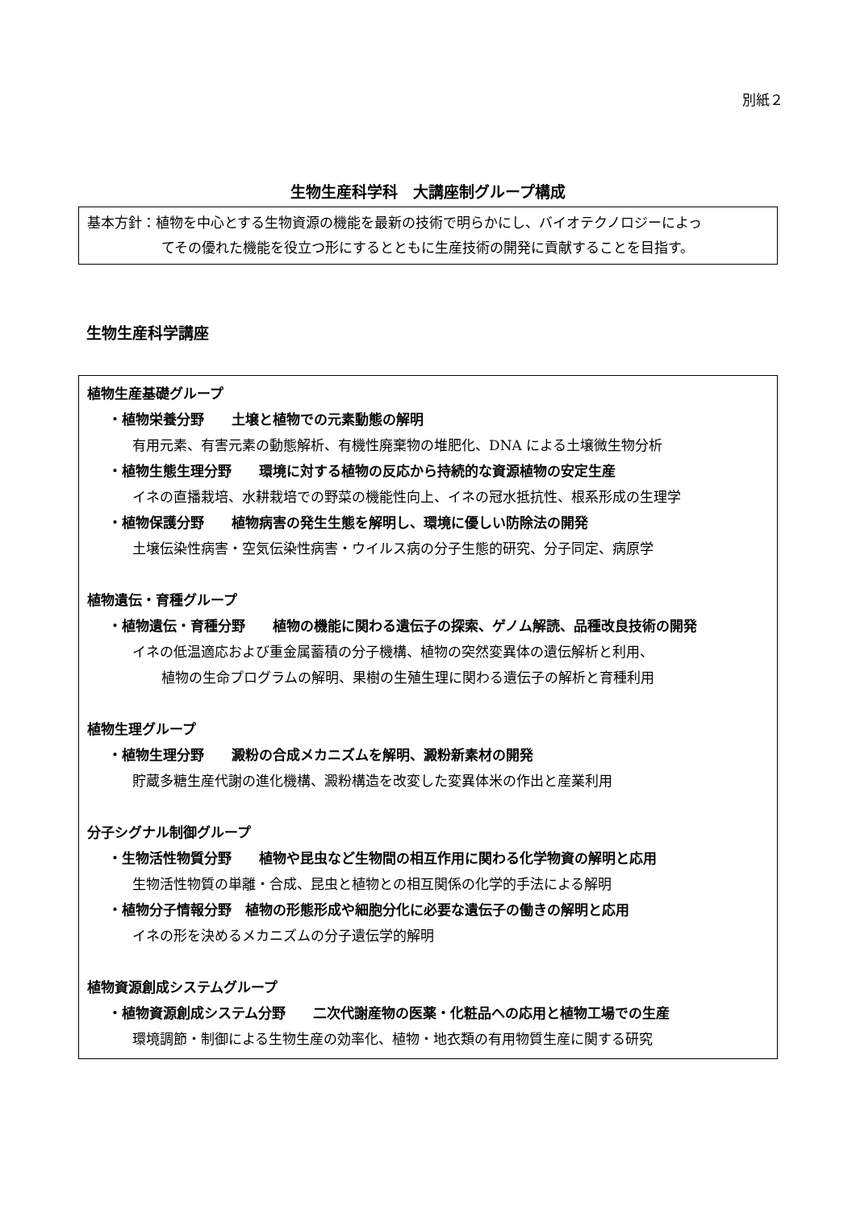別紙２
生物生産科学科　大講座制グループ構成
基本方針：植物を中心とする生物資源の機能を最新の技術で明らかにし、バイオテクノロジーによっ
てその優れた機能を役立つ形にするとともに生産技術の開発に貢献することを目指す。
生物生産科学講座
植物生産基礎グループ
・植物栄養分野　　土壌と植物での元素動態の解明
有用元素、有害元素の動態解析、有機性廃棄物の堆肥化、DNA による土壌微生物分析
・植物生態生理分野　　環境に対する植物の反応から持続的な資源植物の安定生産
イネの直播栽培、水耕栽培での野菜の機能性向上、イネの冠水抵抗性、根系形成の生理学
・植物保護分野　　植物病害の発生生態を解明し、環境に優しい防除法の開発
土壌伝染性病害・空気伝染性病害・ウイルス病の分子生態的研究、分子同定、病原学
植物遺伝・育種グループ
・植物遺伝・育種分野　　植物の機能に関わる遺伝子の探索、ゲノム解読、品種改良技術の開発
イネの低温適応および重金属蓄積の分子機構、植物の突然変異体の遺伝解析と利用、
植物の生命プログラムの解明、果樹の生殖生理に関わる遺伝子の解析と育種利用
植物生理グループ
・植物生理分野　　澱粉の合成メカニズムを解明、澱粉新素材の開発
貯蔵多糖生産代謝の進化機構、澱粉構造を改変した変異体米の作出と産業利用
分子シグナル制御グループ
・生物活性物質分野　　植物や昆虫など生物間の相互作用に関わる化学物資の解明と応用
生物活性物質の単離・合成、昆虫と植物との相互関係の化学的手法による解明
・植物分子情報分野　植物の形態形成や細胞分化に必要な遺伝子の働きの解明と応用
イネの形を決めるメカニズムの分子遺伝学的解明
植物資源創成システムグループ
・植物資源創成システム分野　　二次代謝産物の医薬・化粧品への応用と植物工場での生産
環境調節・制御による生物生産の効率化、植物・地衣類の有用物質生産に関する研究